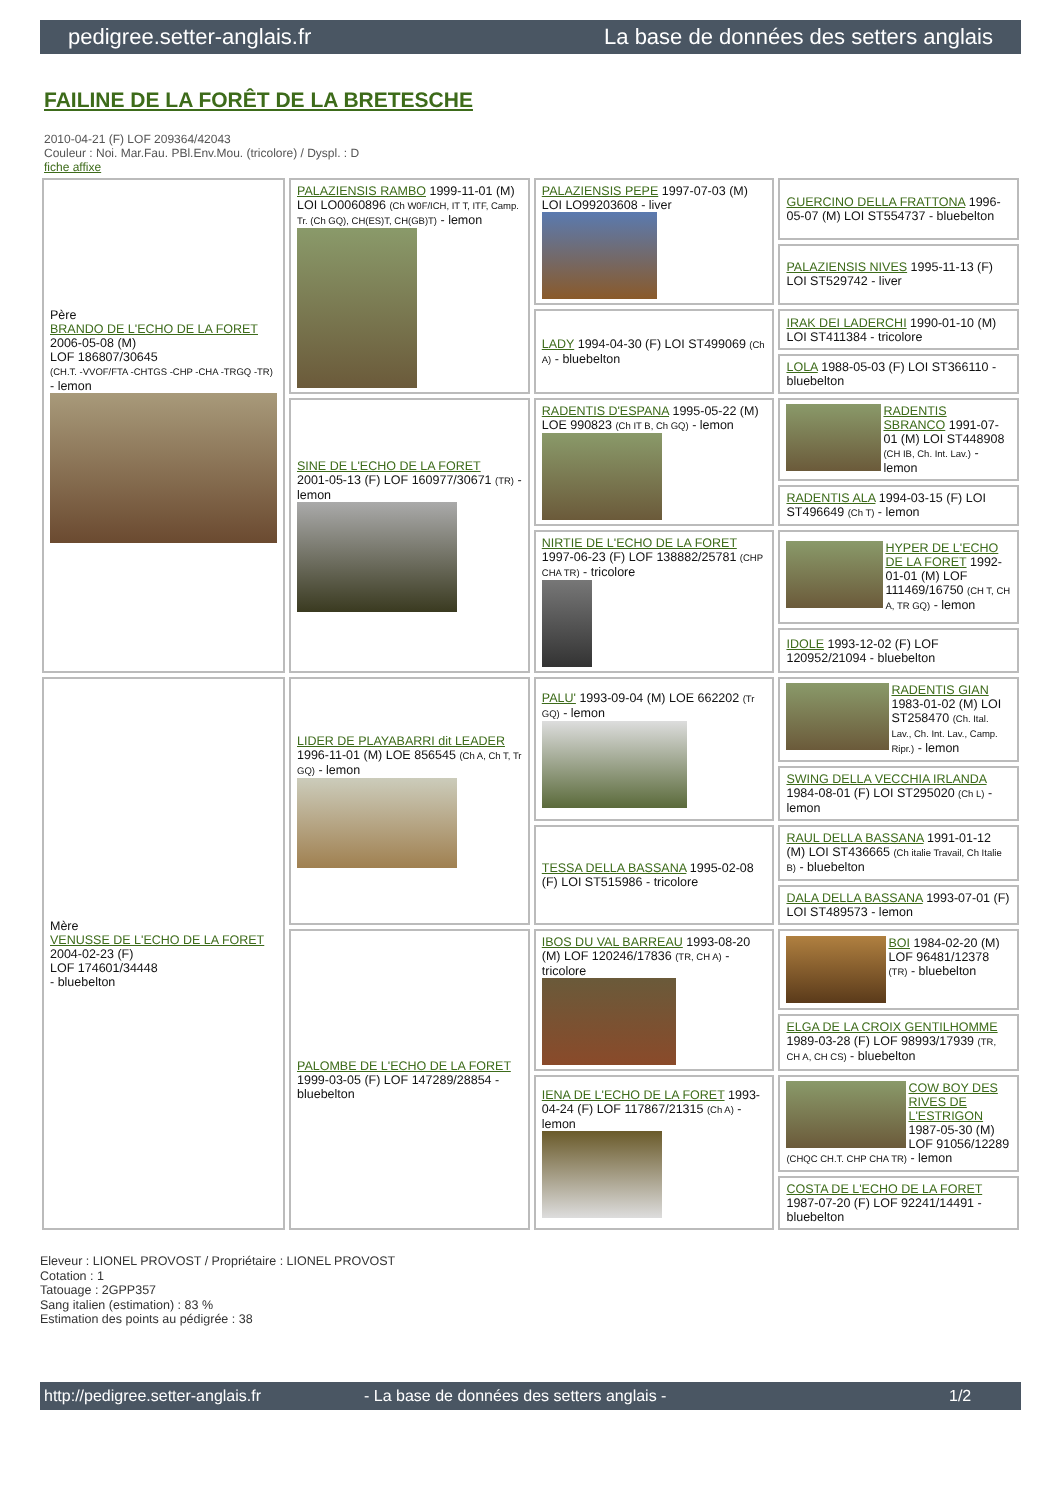pedigree.setter-anglais.fr La base de données des setters anglais
FAILINE DE LA FORÊT DE LA BRETESCHE
2010-04-21 (F) LOF 209364/42043
Couleur : Noi. Mar.Fau. PBl.Env.Mou. (tricolore) / Dyspl. : D
fiche affixe
| Père BRANDO DE L'ECHO DE LA FORET 2006-05-08 (M) LOF 186807/30645 (CH.T. -VVOF/FTA -CHTGS -CHP -CHA -TRGQ -TR) - lemon | PALAZIENSIS RAMBO 1999-11-01 (M) LOI LO0060896 (Ch W0F/ICH, IT T, ITF, Camp. Tr. (Ch GQ), CH(ES)T, CH(GB)T) - lemon | PALAZIENSIS PEPE 1997-07-03 (M) LOI LO99203608 - liver | GUERCINO DELLA FRATTONA 1996-05-07 (M) LOI ST554737 - bluebelton |
| | | | PALAZIENSIS NIVES 1995-11-13 (F) LOI ST529742 - liver |
| | | LADY 1994-04-30 (F) LOI ST499069 (Ch A) - bluebelton | IRAK DEI LADERCHI 1990-01-10 (M) LOI ST411384 - tricolore |
| | | | LOLA 1988-05-03 (F) LOI ST366110 - bluebelton |
| | SINE DE L'ECHO DE LA FORET 2001-05-13 (F) LOF 160977/30671 (TR) - lemon | RADENTIS D'ESPANA 1995-05-22 (M) LOE 990823 (Ch IT B, Ch GQ) - lemon | RADENTIS SBRANCO 1991-07-01 (M) LOI ST448908 (CH IB, Ch. Int. Lav.) - lemon |
| | | | RADENTIS ALA 1994-03-15 (F) LOI ST496649 (Ch T) - lemon |
| | | NIRTIE DE L'ECHO DE LA FORET 1997-06-23 (F) LOF 138882/25781 (CHP CHA TR) - tricolore | HYPER DE L'ECHO DE LA FORET 1992-01-01 (M) LOF 111469/16750 (CH T, CH A, TR GQ) - lemon |
| | | | IDOLE 1993-12-02 (F) LOF 120952/21094 - bluebelton |
| Mère VENUSSE DE L'ECHO DE LA FORET 2004-02-23 (F) LOF 174601/34448 - bluebelton | LIDER DE PLAYABARRI dit LEADER 1996-11-01 (M) LOE 856545 (Ch A, Ch T, Tr GQ) - lemon | PALU' 1993-09-04 (M) LOE 662202 (Tr GQ) - lemon | RADENTIS GIAN 1983-01-02 (M) LOI ST258470 (Ch. Ital. Lav., Ch. Int. Lav., Camp. Ripr.) - lemon |
| | | | SWING DELLA VECCHIA IRLANDA 1984-08-01 (F) LOI ST295020 (Ch L) - lemon |
| | | TESSA DELLA BASSANA 1995-02-08 (F) LOI ST515986 - tricolore | RAUL DELLA BASSANA 1991-01-12 (M) LOI ST436665 (Ch italie Travail, Ch Italie B) - bluebelton |
| | | | DALA DELLA BASSANA 1993-07-01 (F) LOI ST489573 - lemon |
| | PALOMBE DE L'ECHO DE LA FORET 1999-03-05 (F) LOF 147289/28854 - bluebelton | IBOS DU VAL BARREAU 1993-08-20 (M) LOF 120246/17836 (TR, CH A) - tricolore | BOI 1984-02-20 (M) LOF 96481/12378 (TR) - bluebelton |
| | | | ELGA DE LA CROIX GENTILHOMME 1989-03-28 (F) LOF 98993/17939 (TR, CH A, CH CS) - bluebelton |
| | | IENA DE L'ECHO DE LA FORET 1993-04-24 (F) LOF 117867/21315 (Ch A) - lemon | COW BOY DES RIVES DE L'ESTRIGON 1987-05-30 (M) LOF 91056/12289 (CHQC CH.T. CHP CHA TR) - lemon |
| | | | COSTA DE L'ECHO DE LA FORET 1987-07-20 (F) LOF 92241/14491 - bluebelton |
Eleveur : LIONEL PROVOST / Propriétaire : LIONEL PROVOST
Cotation : 1
Tatouage : 2GPP357
Sang italien (estimation) : 83 %
Estimation des points au pédigrée : 38
http://pedigree.setter-anglais.fr - La base de données des setters anglais - 1/2